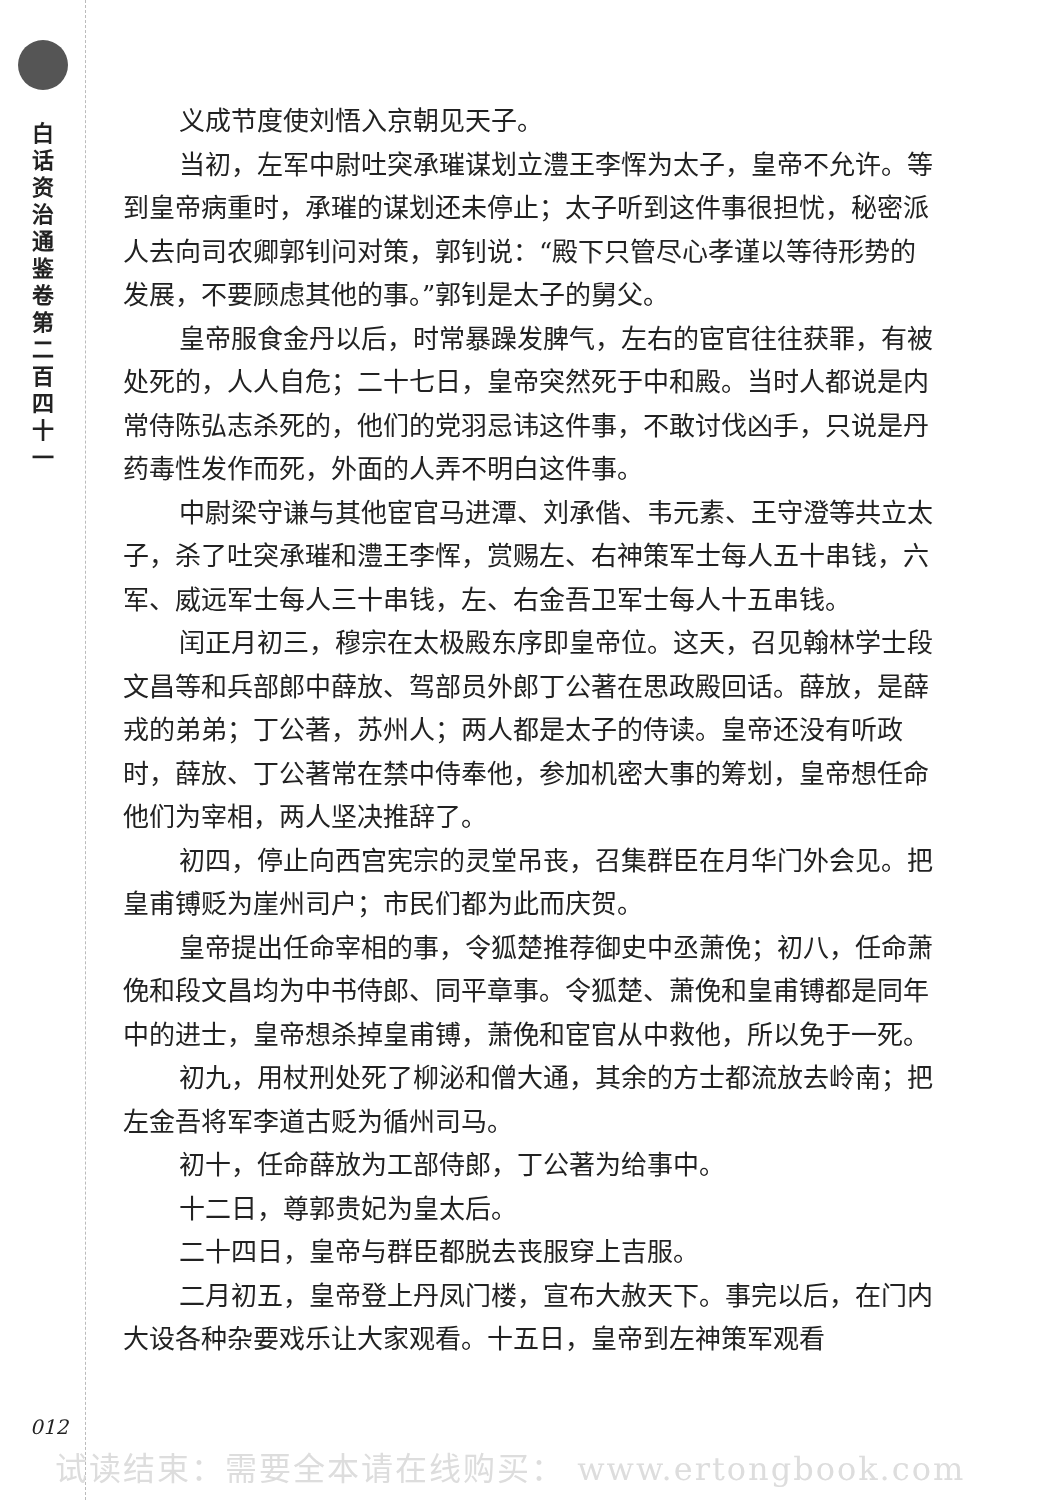白话资治通鉴卷第二百四十一
012
义成节度使刘悟入京朝见天子。
当初，左军中尉吐突承璀谋划立澧王李恽为太子，皇帝不允许。等到皇帝病重时，承璀的谋划还未停止；太子听到这件事很担忧，秘密派人去向司农卿郭钊问对策，郭钊说：“殿下只管尽心孝谨以等待形势的发展，不要顾虑其他的事。”郭钊是太子的舅父。
皇帝服食金丹以后，时常暴躁发脾气，左右的宦官往往获罪，有被处死的，人人自危；二十七日，皇帝突然死于中和殿。当时人都说是内常侍陈弘志杀死的，他们的党羽忌讳这件事，不敢讨伐凶手，只说是丹药毒性发作而死，外面的人弄不明白这件事。
中尉梁守谦与其他宦官马进潭、刘承偕、韦元素、王守澄等共立太子，杀了吐突承璀和澧王李恽，赏赐左、右神策军士每人五十串钱，六军、威远军士每人三十串钱，左、右金吾卫军士每人十五串钱。
闰正月初三，穆宗在太极殿东序即皇帝位。这天，召见翰林学士段文昌等和兵部郎中薛放、驾部员外郎丁公著在思政殿回话。薛放，是薛戎的弟弟；丁公著，苏州人；两人都是太子的侍读。皇帝还没有听政时，薛放、丁公著常在禁中侍奉他，参加机密大事的筹划，皇帝想任命他们为宰相，两人坚决推辞了。
初四，停止向西宫宪宗的灵堂吊丧，召集群臣在月华门外会见。把皇甫镈贬为崖州司户；市民们都为此而庆贺。
皇帝提出任命宰相的事，令狐楚推荐御史中丞萧俛；初八，任命萧俛和段文昌均为中书侍郎、同平章事。令狐楚、萧俛和皇甫镈都是同年中的进士，皇帝想杀掉皇甫镈，萧俛和宦官从中救他，所以免于一死。
初九，用杖刑处死了柳泌和僧大通，其余的方士都流放去岭南；把左金吾将军李道古贬为循州司马。
初十，任命薛放为工部侍郎，丁公著为给事中。
十二日，尊郭贵妃为皇太后。
二十四日，皇帝与群臣都脱去丧服穿上吉服。
二月初五，皇帝登上丹凤门楼，宣布大赦天下。事完以后，在门内大设各种杂要戏乐让大家观看。十五日，皇帝到左神策军观看
试读结束：需要全本请在线购买： www.ertongbook.com